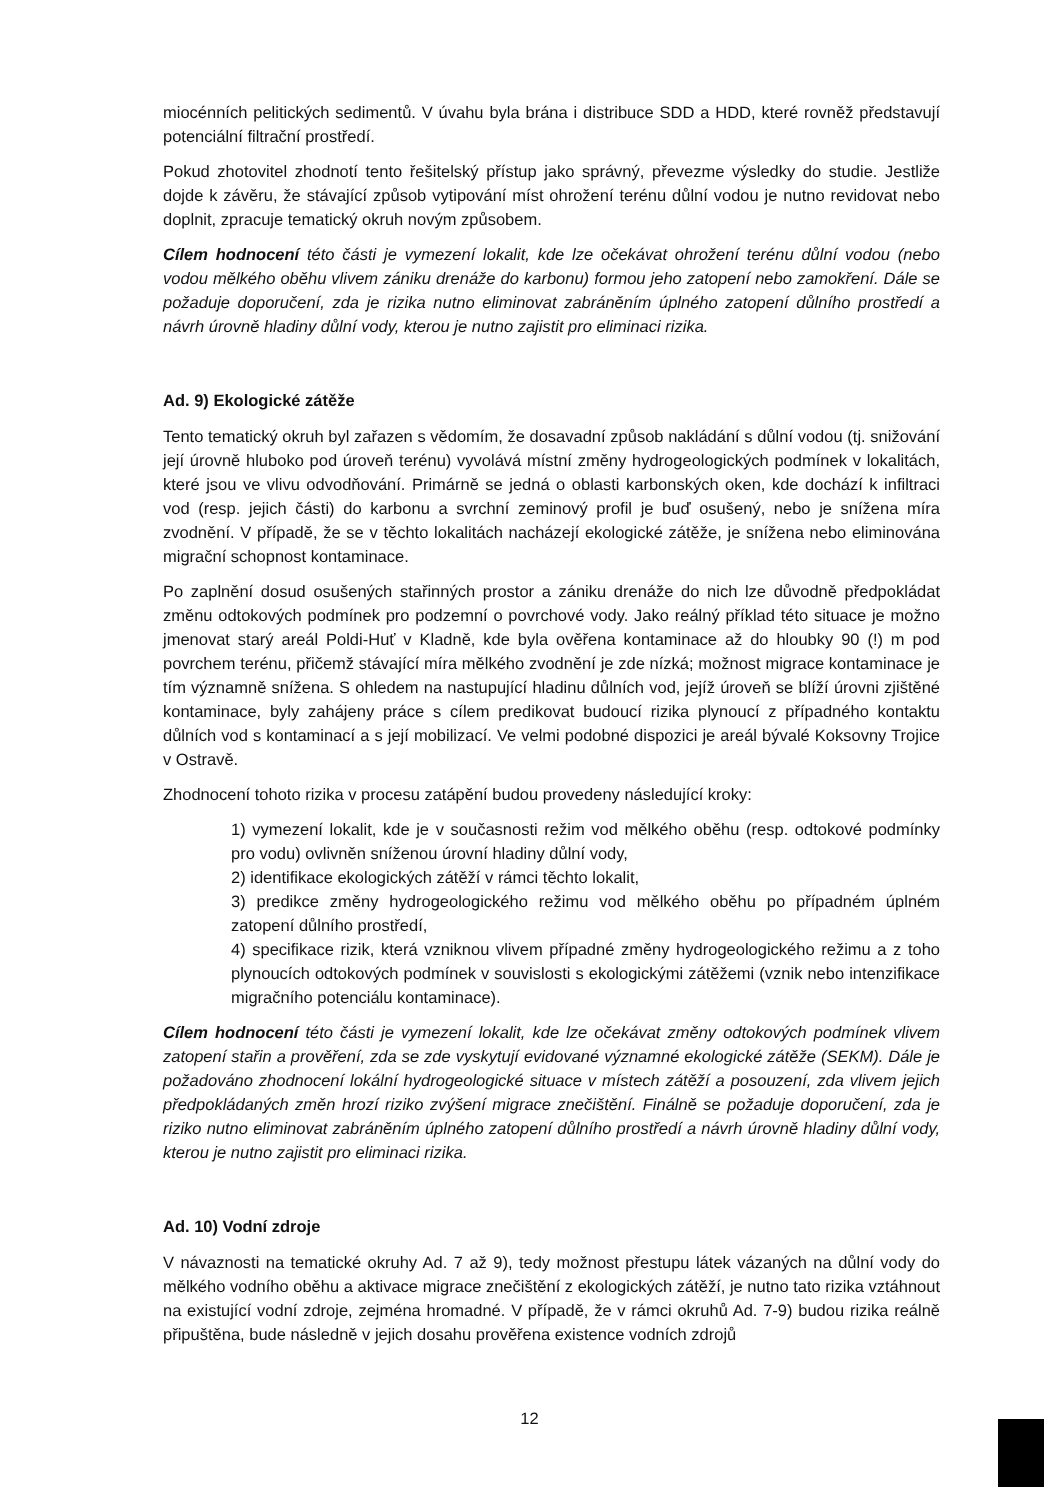miocénních pelitických sedimentů. V úvahu byla brána i distribuce SDD a HDD, které rovněž představují potenciální filtrační prostředí.
Pokud zhotovitel zhodnotí tento řešitelský přístup jako správný, převezme výsledky do studie. Jestliže dojde k závěru, že stávající způsob vytipování míst ohrožení terénu důlní vodou je nutno revidovat nebo doplnit, zpracuje tematický okruh novým způsobem.
Cílem hodnocení této části je vymezení lokalit, kde lze očekávat ohrožení terénu důlní vodou (nebo vodou mělkého oběhu vlivem zániku drenáže do karbonu) formou jeho zatopení nebo zamokření. Dále se požaduje doporučení, zda je rizika nutno eliminovat zabráněním úplného zatopení důlního prostředí a návrh úrovně hladiny důlní vody, kterou je nutno zajistit pro eliminaci rizika.
Ad. 9) Ekologické zátěže
Tento tematický okruh byl zařazen s vědomím, že dosavadní způsob nakládání s důlní vodou (tj. snižování její úrovně hluboko pod úroveň terénu) vyvolává místní změny hydrogeologických podmínek v lokalitách, které jsou ve vlivu odvodňování. Primárně se jedná o oblasti karbonských oken, kde dochází k infiltraci vod (resp. jejich části) do karbonu a svrchní zeminový profil je buď osušený, nebo je snížena míra zvodnění. V případě, že se v těchto lokalitách nacházejí ekologické zátěže, je snížena nebo eliminována migrační schopnost kontaminace.
Po zaplnění dosud osušených stařinných prostor a zániku drenáže do nich lze důvodně předpokládat změnu odtokových podmínek pro podzemní o povrchové vody. Jako reálný příklad této situace je možno jmenovat starý areál Poldi-Huť v Kladně, kde byla ověřena kontaminace až do hloubky 90 (!) m pod povrchem terénu, přičemž stávající míra mělkého zvodnění je zde nízká; možnost migrace kontaminace je tím významně snížena. S ohledem na nastupující hladinu důlních vod, jejíž úroveň se blíží úrovni zjištěné kontaminace, byly zahájeny práce s cílem predikovat budoucí rizika plynoucí z případného kontaktu důlních vod s kontaminací a s její mobilizací. Ve velmi podobné dispozici je areál bývalé Koksovny Trojice v Ostravě.
Zhodnocení tohoto rizika v procesu zatápění budou provedeny následující kroky:
1) vymezení lokalit, kde je v současnosti režim vod mělkého oběhu (resp. odtokové podmínky pro vodu) ovlivněn sníženou úrovní hladiny důlní vody,
2) identifikace ekologických zátěží v rámci těchto lokalit,
3) predikce změny hydrogeologického režimu vod mělkého oběhu po případném úplném zatopení důlního prostředí,
4) specifikace rizik, která vzniknou vlivem případné změny hydrogeologického režimu a z toho plynoucích odtokových podmínek v souvislosti s ekologickými zátěžemi (vznik nebo intenzifikace migračního potenciálu kontaminace).
Cílem hodnocení této části je vymezení lokalit, kde lze očekávat změny odtokových podmínek vlivem zatopení stařin a prověření, zda se zde vyskytují evidované významné ekologické zátěže (SEKM). Dále je požadováno zhodnocení lokální hydrogeologické situace v místech zátěží a posouzení, zda vlivem jejich předpokládaných změn hrozí riziko zvýšení migrace znečištění. Finálně se požaduje doporučení, zda je riziko nutno eliminovat zabráněním úplného zatopení důlního prostředí a návrh úrovně hladiny důlní vody, kterou je nutno zajistit pro eliminaci rizika.
Ad. 10) Vodní zdroje
V návaznosti na tematické okruhy Ad. 7 až 9), tedy možnost přestupu látek vázaných na důlní vody do mělkého vodního oběhu a aktivace migrace znečištění z ekologických zátěží, je nutno tato rizika vztáhnout na existující vodní zdroje, zejména hromadné. V případě, že v rámci okruhů Ad. 7-9) budou rizika reálně připuštěna, bude následně v jejich dosahu prověřena existence vodních zdrojů
12